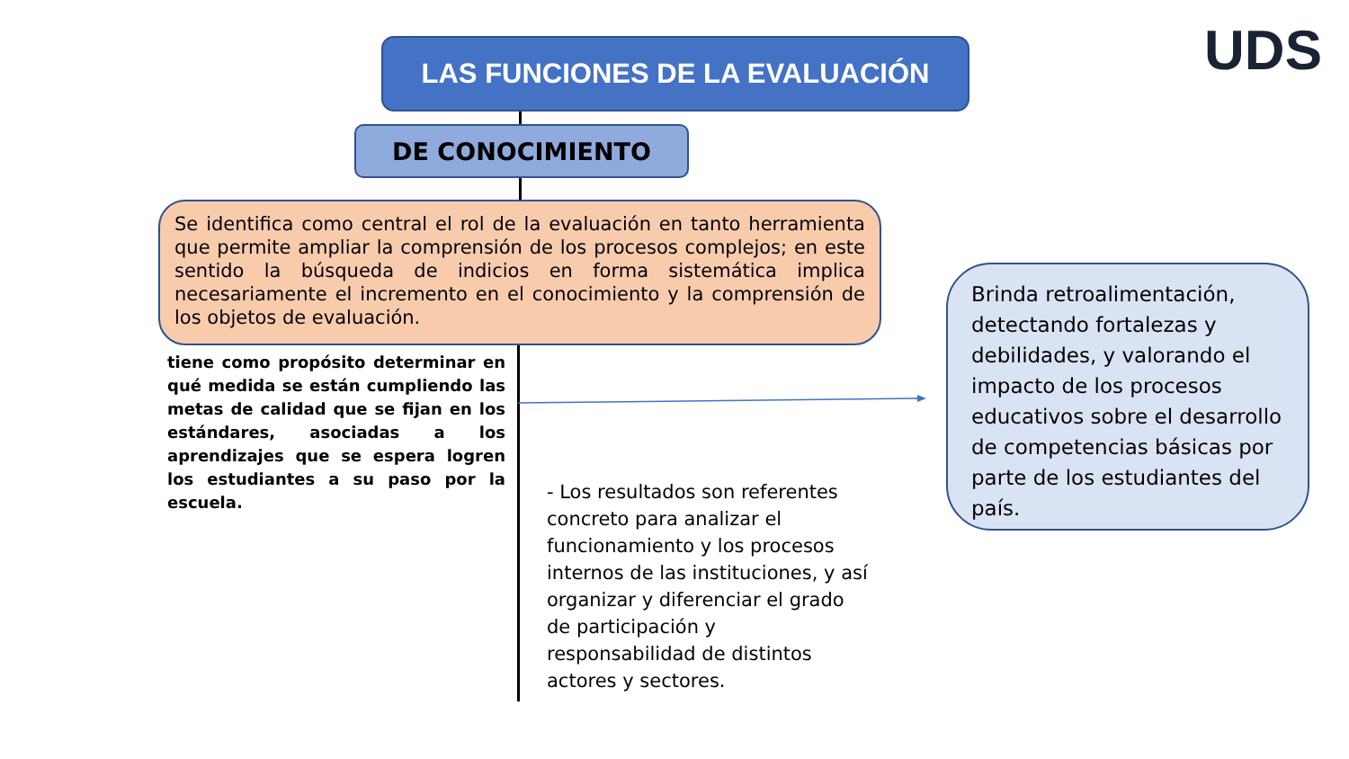LAS FUNCIONES DE LA EVALUACIÓN UDS
DE CONOCIMIENTO
Se identifica como central el rol de la evaluación en tanto herramienta que permite ampliar la comprensión de los procesos complejos; en este sentido la búsqueda de indicios en forma sistemática implica necesariamente el incremento en el conocimiento y la comprensión de los objetos de evaluación.
tiene como propósito determinar en qué medida se están cumpliendo las metas de calidad que se fijan en los estándares, asociadas a los aprendizajes que se espera logren los estudiantes a su paso por la escuela.
- Los resultados son referentes concreto para analizar el funcionamiento y los procesos internos de las instituciones, y así organizar y diferenciar el grado de participación y responsabilidad de distintos actores y sectores.
Brinda retroalimentación, detectando fortalezas y debilidades, y valorando el impacto de los procesos educativos sobre el desarrollo de competencias básicas por parte de los estudiantes del país.